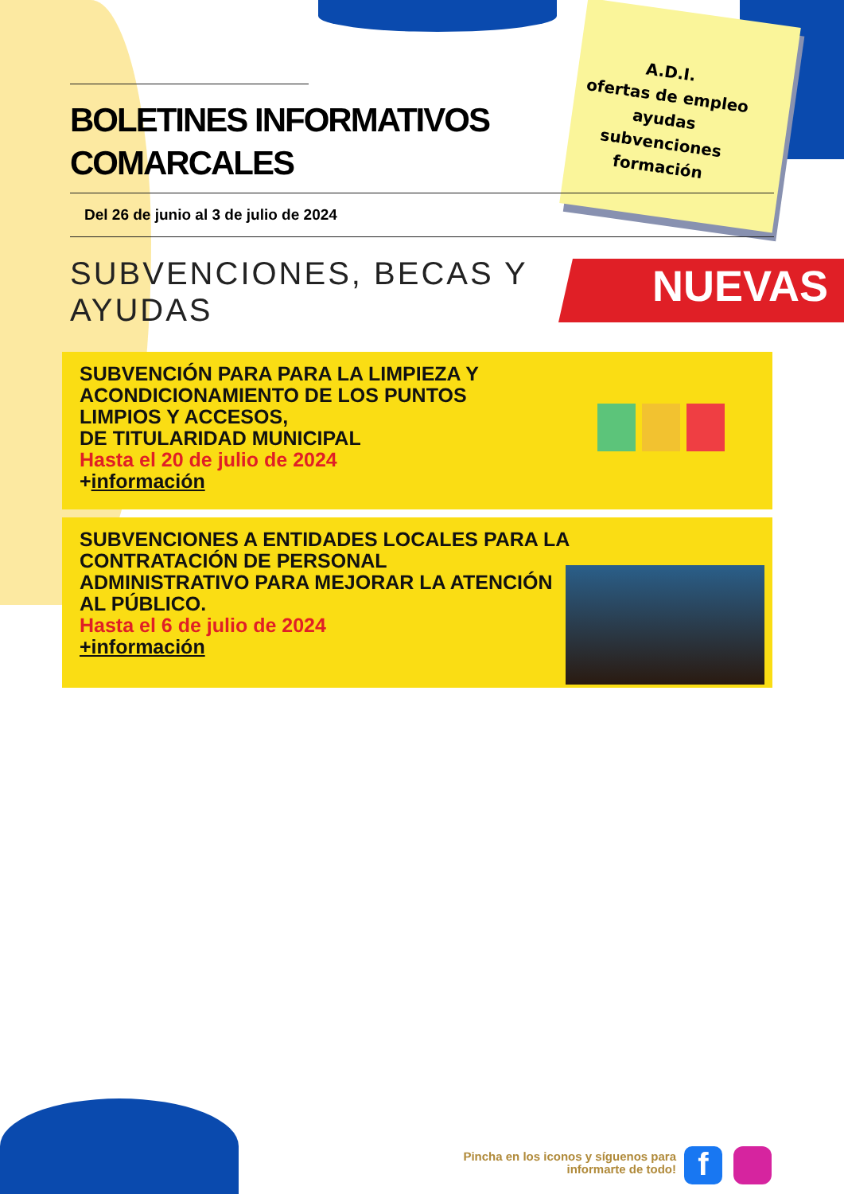BOLETINES INFORMATIVOS
COMARCALES
Del 26 de junio al 3 de julio de 2024
SUBVENCIONES, BECAS Y
AYUDAS
NUEVAS
A.D.I.
ofertas de empleo
ayudas
subvenciones
formación
SUBVENCIÓN PARA PARA LA LIMPIEZA Y
ACONDICIONAMIENTO DE LOS PUNTOS
LIMPIOS Y ACCESOS,
DE TITULARIDAD MUNICIPAL
Hasta el 20 de julio de 2024
+información
SUBVENCIONES A ENTIDADES LOCALES PARA LA
CONTRATACIÓN DE PERSONAL
ADMINISTRATIVO PARA MEJORAR LA ATENCIÓN
AL PÚBLICO.
Hasta el 6 de julio de 2024
+información
Pincha en los iconos y síguenos para informarte de todo!
f